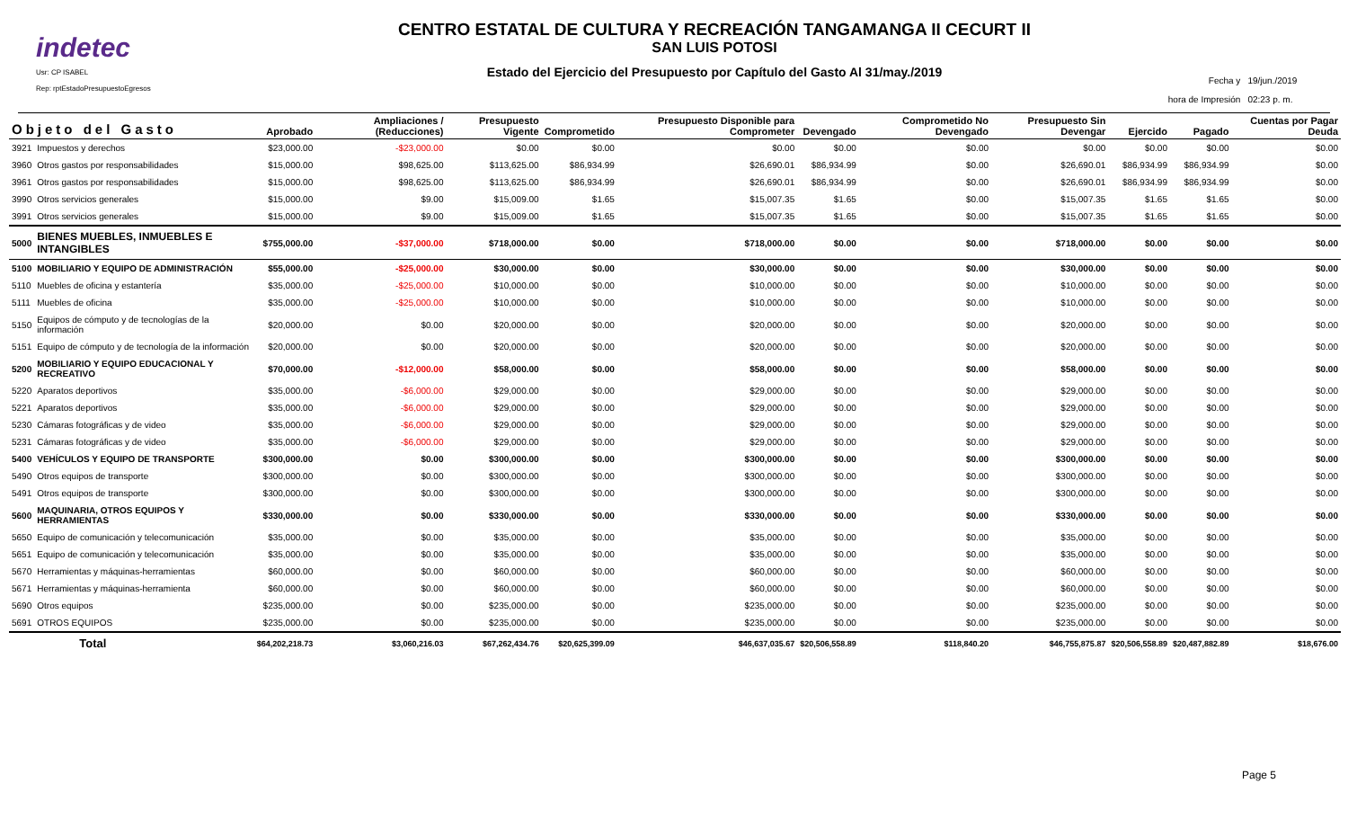indetec
Usr: CP ISABEL
Rep: rptEstadoPresupuestoEgresos
CENTRO ESTATAL DE CULTURA Y RECREACIÓN TANGAMANGA II CECURT II
SAN LUIS POTOSI
Estado del Ejercicio del Presupuesto por Capítulo del Gasto Al 31/may./2019
| Fecha y | 19/jun./2019 |
| hora de Impresión | 02:23 p. m. |
| Objeto del Gasto | | Aprobado | Ampliaciones / (Reducciones) | Presupuesto Vigente | Comprometido | Presupuesto Disponible para Comprometer | Devengado | Comprometido No Devengado | Presupuesto Sin Devengar | Ejercido | Pagado | Cuentas por Pagar Deuda |
| --- | --- | --- | --- | --- | --- | --- | --- | --- | --- | --- | --- | --- |
| 3921 | Impuestos y derechos | $23,000.00 | -$23,000.00 | $0.00 | $0.00 | $0.00 | $0.00 | $0.00 | $0.00 | $0.00 | $0.00 | $0.00 |
| 3960 | Otros gastos por responsabilidades | $15,000.00 | $98,625.00 | $113,625.00 | $86,934.99 | $26,690.01 | $86,934.99 | $0.00 | $26,690.01 | $86,934.99 | $86,934.99 | $0.00 |
| 3961 | Otros gastos por responsabilidades | $15,000.00 | $98,625.00 | $113,625.00 | $86,934.99 | $26,690.01 | $86,934.99 | $0.00 | $26,690.01 | $86,934.99 | $86,934.99 | $0.00 |
| 3990 | Otros servicios generales | $15,000.00 | $9.00 | $15,009.00 | $1.65 | $15,007.35 | $1.65 | $0.00 | $15,007.35 | $1.65 | $1.65 | $0.00 |
| 3991 | Otros servicios generales | $15,000.00 | $9.00 | $15,009.00 | $1.65 | $15,007.35 | $1.65 | $0.00 | $15,007.35 | $1.65 | $1.65 | $0.00 |
| 5000 | BIENES MUEBLES, INMUEBLES E INTANGIBLES | $755,000.00 | -$37,000.00 | $718,000.00 | $0.00 | $718,000.00 | $0.00 | $0.00 | $718,000.00 | $0.00 | $0.00 | $0.00 |
| 5100 | MOBILIARIO Y EQUIPO DE ADMINISTRACIÓN | $55,000.00 | -$25,000.00 | $30,000.00 | $0.00 | $30,000.00 | $0.00 | $0.00 | $30,000.00 | $0.00 | $0.00 | $0.00 |
| 5110 | Muebles de oficina y estantería | $35,000.00 | -$25,000.00 | $10,000.00 | $0.00 | $10,000.00 | $0.00 | $0.00 | $10,000.00 | $0.00 | $0.00 | $0.00 |
| 5111 | Muebles de oficina | $35,000.00 | -$25,000.00 | $10,000.00 | $0.00 | $10,000.00 | $0.00 | $0.00 | $10,000.00 | $0.00 | $0.00 | $0.00 |
| 5150 | Equipos de cómputo y de tecnologías de la información | $20,000.00 | $0.00 | $20,000.00 | $0.00 | $20,000.00 | $0.00 | $0.00 | $20,000.00 | $0.00 | $0.00 | $0.00 |
| 5151 | Equipo de cómputo y de tecnología de la información | $20,000.00 | $0.00 | $20,000.00 | $0.00 | $20,000.00 | $0.00 | $0.00 | $20,000.00 | $0.00 | $0.00 | $0.00 |
| 5200 | MOBILIARIO Y EQUIPO EDUCACIONAL Y RECREATIVO | $70,000.00 | -$12,000.00 | $58,000.00 | $0.00 | $58,000.00 | $0.00 | $0.00 | $58,000.00 | $0.00 | $0.00 | $0.00 |
| 5220 | Aparatos deportivos | $35,000.00 | -$6,000.00 | $29,000.00 | $0.00 | $29,000.00 | $0.00 | $0.00 | $29,000.00 | $0.00 | $0.00 | $0.00 |
| 5221 | Aparatos deportivos | $35,000.00 | -$6,000.00 | $29,000.00 | $0.00 | $29,000.00 | $0.00 | $0.00 | $29,000.00 | $0.00 | $0.00 | $0.00 |
| 5230 | Cámaras fotográficas y de video | $35,000.00 | -$6,000.00 | $29,000.00 | $0.00 | $29,000.00 | $0.00 | $0.00 | $29,000.00 | $0.00 | $0.00 | $0.00 |
| 5231 | Cámaras fotográficas y de video | $35,000.00 | -$6,000.00 | $29,000.00 | $0.00 | $29,000.00 | $0.00 | $0.00 | $29,000.00 | $0.00 | $0.00 | $0.00 |
| 5400 | VEHÍCULOS Y EQUIPO DE TRANSPORTE | $300,000.00 | $0.00 | $300,000.00 | $0.00 | $300,000.00 | $0.00 | $0.00 | $300,000.00 | $0.00 | $0.00 | $0.00 |
| 5490 | Otros equipos de transporte | $300,000.00 | $0.00 | $300,000.00 | $0.00 | $300,000.00 | $0.00 | $0.00 | $300,000.00 | $0.00 | $0.00 | $0.00 |
| 5491 | Otros equipos de transporte | $300,000.00 | $0.00 | $300,000.00 | $0.00 | $300,000.00 | $0.00 | $0.00 | $300,000.00 | $0.00 | $0.00 | $0.00 |
| 5600 | MAQUINARIA, OTROS EQUIPOS Y HERRAMIENTAS | $330,000.00 | $0.00 | $330,000.00 | $0.00 | $330,000.00 | $0.00 | $0.00 | $330,000.00 | $0.00 | $0.00 | $0.00 |
| 5650 | Equipo de comunicación y telecomunicación | $35,000.00 | $0.00 | $35,000.00 | $0.00 | $35,000.00 | $0.00 | $0.00 | $35,000.00 | $0.00 | $0.00 | $0.00 |
| 5651 | Equipo de comunicación y telecomunicación | $35,000.00 | $0.00 | $35,000.00 | $0.00 | $35,000.00 | $0.00 | $0.00 | $35,000.00 | $0.00 | $0.00 | $0.00 |
| 5670 | Herramientas y máquinas-herramientas | $60,000.00 | $0.00 | $60,000.00 | $0.00 | $60,000.00 | $0.00 | $0.00 | $60,000.00 | $0.00 | $0.00 | $0.00 |
| 5671 | Herramientas y máquinas-herramienta | $60,000.00 | $0.00 | $60,000.00 | $0.00 | $60,000.00 | $0.00 | $0.00 | $60,000.00 | $0.00 | $0.00 | $0.00 |
| 5690 | Otros equipos | $235,000.00 | $0.00 | $235,000.00 | $0.00 | $235,000.00 | $0.00 | $0.00 | $235,000.00 | $0.00 | $0.00 | $0.00 |
| 5691 | OTROS EQUIPOS | $235,000.00 | $0.00 | $235,000.00 | $0.00 | $235,000.00 | $0.00 | $0.00 | $235,000.00 | $0.00 | $0.00 | $0.00 |
| | Total | $64,202,218.73 | $3,060,216.03 | $67,262,434.76 | $20,625,399.09 | $46,637,035.67 | $20,506,558.89 | $118,840.20 | $46,755,875.87 | $20,506,558.89 | $20,487,882.89 | $18,676.00 |
Page 5